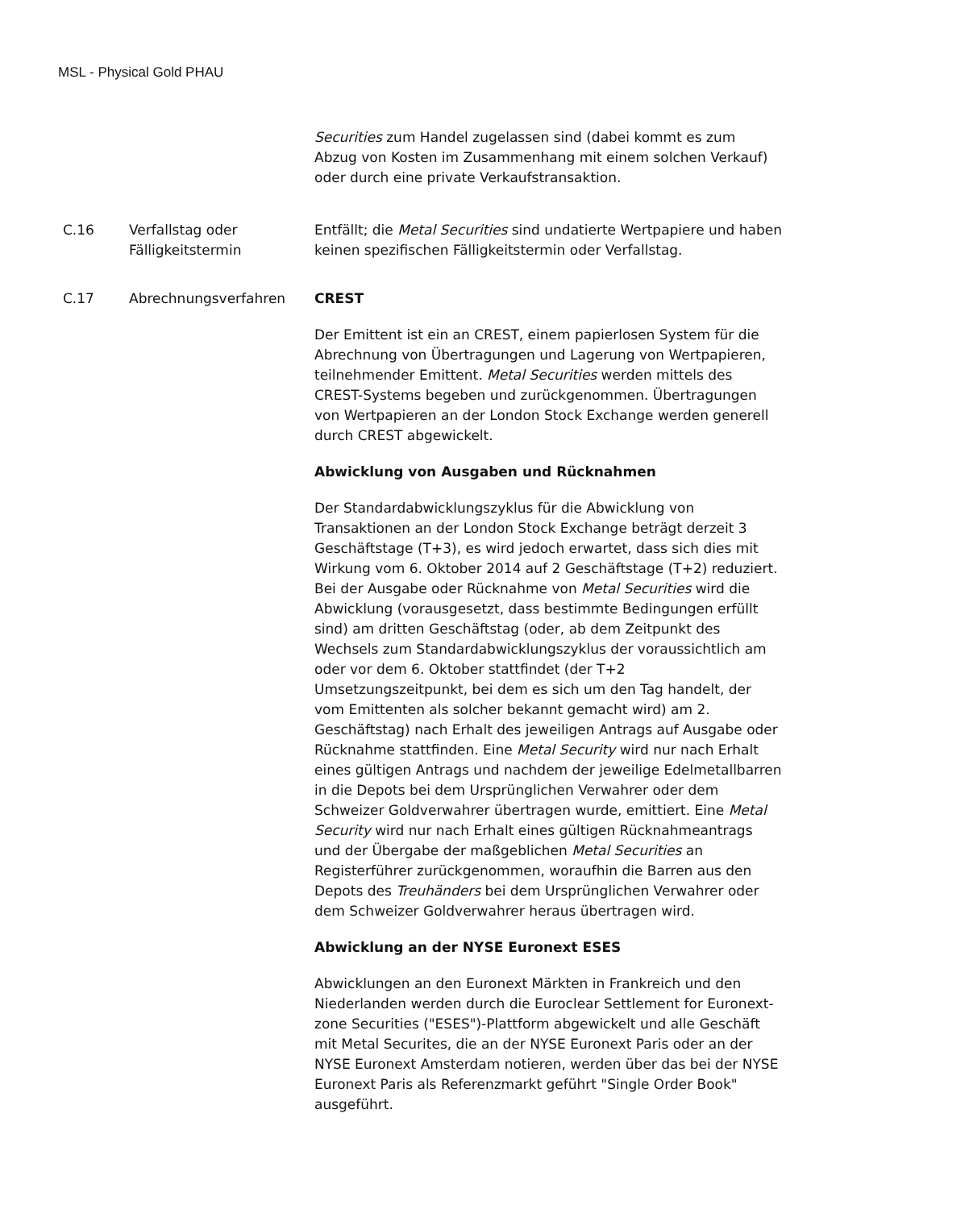MSL - Physical Gold PHAU
Securities zum Handel zugelassen sind (dabei kommt es zum Abzug von Kosten im Zusammenhang mit einem solchen Verkauf) oder durch eine private Verkaufstransaktion.
C.16 Verfallstag oder Fälligkeitstermin
Entfällt; die Metal Securities sind undatierte Wertpapiere und haben keinen spezifischen Fälligkeitstermin oder Verfallstag.
C.17 Abrechnungsverfahren CREST
Der Emittent ist ein an CREST, einem papierlosen System für die Abrechnung von Übertragungen und Lagerung von Wertpapieren, teilnehmender Emittent. Metal Securities werden mittels des CREST-Systems begeben und zurückgenommen. Übertragungen von Wertpapieren an der London Stock Exchange werden generell durch CREST abgewickelt.
Abwicklung von Ausgaben und Rücknahmen
Der Standardabwicklungszyklus für die Abwicklung von Transaktionen an der London Stock Exchange beträgt derzeit 3 Geschäftstage (T+3), es wird jedoch erwartet, dass sich dies mit Wirkung vom 6. Oktober 2014 auf 2 Geschäftstage (T+2) reduziert. Bei der Ausgabe oder Rücknahme von Metal Securities wird die Abwicklung (vorausgesetzt, dass bestimmte Bedingungen erfüllt sind) am dritten Geschäftstag (oder, ab dem Zeitpunkt des Wechsels zum Standardabwicklungszyklus der voraussichtlich am oder vor dem 6. Oktober stattfindet (der T+2 Umsetzungszeitpunkt, bei dem es sich um den Tag handelt, der vom Emittenten als solcher bekannt gemacht wird) am 2. Geschäftstag) nach Erhalt des jeweiligen Antrags auf Ausgabe oder Rücknahme stattfinden. Eine Metal Security wird nur nach Erhalt eines gültigen Antrags und nachdem der jeweilige Edelmetallbarren in die Depots bei dem Ursprünglichen Verwahrer oder dem Schweizer Goldverwahrer übertragen wurde, emittiert. Eine Metal Security wird nur nach Erhalt eines gültigen Rücknahmeantrags und der Übergabe der maßgeblichen Metal Securities an Registerführer zurückgenommen, woraufhin die Barren aus den Depots des Treuhänders bei dem Ursprünglichen Verwahrer oder dem Schweizer Goldverwahrer heraus übertragen wird.
Abwicklung an der NYSE Euronext ESES
Abwicklungen an den Euronext Märkten in Frankreich und den Niederlanden werden durch die Euroclear Settlement for Euronext-zone Securities ("ESES")-Plattform abgewickelt und alle Geschäft mit Metal Securites, die an der NYSE Euronext Paris oder an der NYSE Euronext Amsterdam notieren, werden über das bei der NYSE Euronext Paris als Referenzmarkt geführt "Single Order Book" ausgeführt.